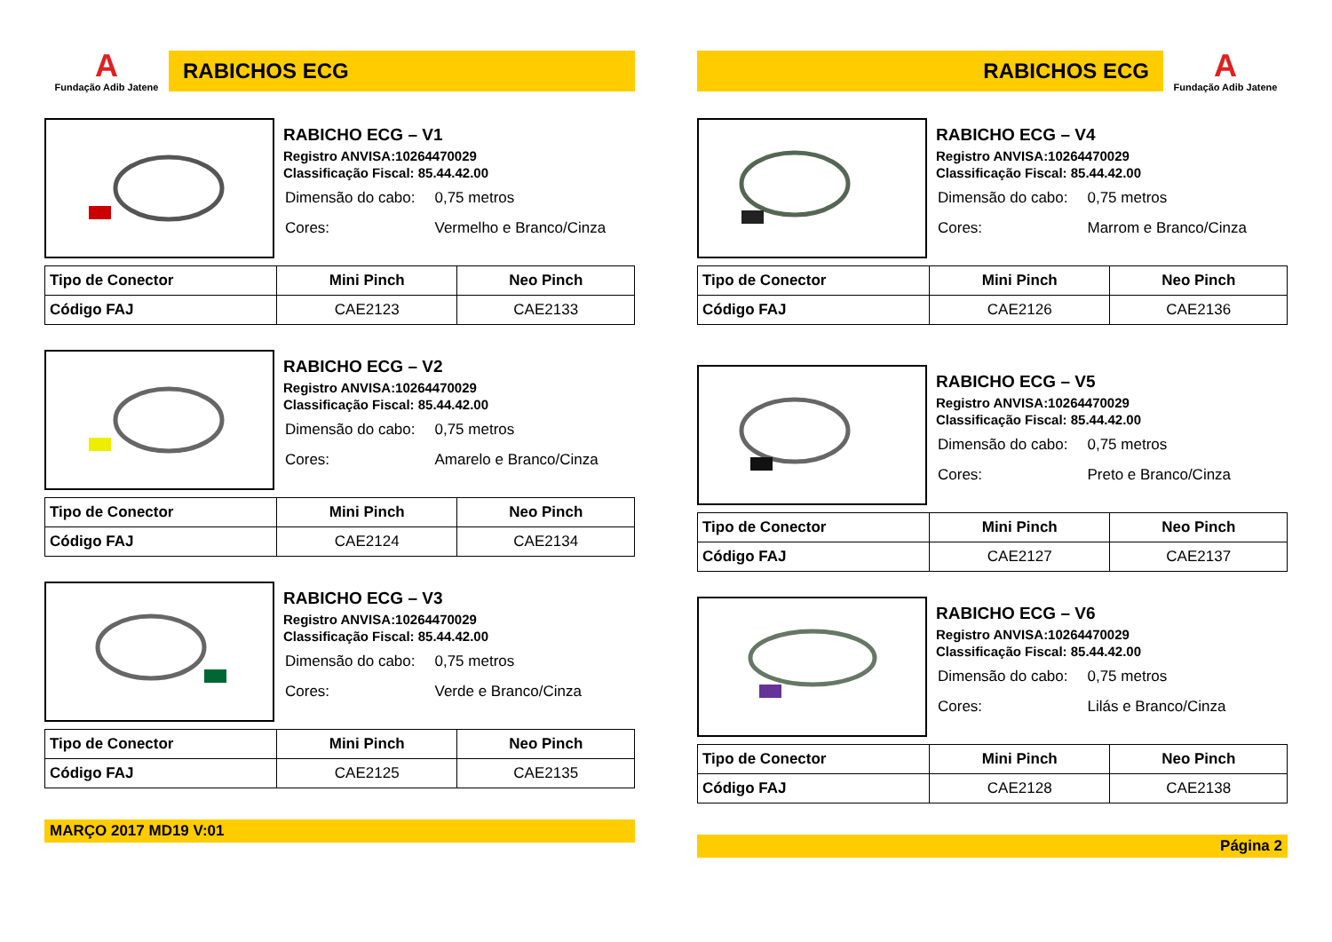A
Fundação Adib Jatene
RABICHOS ECG
RABICHO ECG – V1
Registro ANVISA:10264470029
Classificação Fiscal: 85.44.42.00
| Dimensão do cabo: | 0,75 metros |
| Cores: | Vermelho e Branco/Cinza |
| Tipo de Conector | Mini Pinch | Neo Pinch |
| --- | --- | --- |
| Código FAJ | CAE2123 | CAE2133 |
RABICHO ECG – V2
Registro ANVISA:10264470029
Classificação Fiscal: 85.44.42.00
| Dimensão do cabo: | 0,75 metros |
| Cores: | Amarelo e Branco/Cinza |
| Tipo de Conector | Mini Pinch | Neo Pinch |
| --- | --- | --- |
| Código FAJ | CAE2124 | CAE2134 |
RABICHO ECG – V3
Registro ANVISA:10264470029
Classificação Fiscal: 85.44.42.00
| Dimensão do cabo: | 0,75 metros |
| Cores: | Verde e Branco/Cinza |
| Tipo de Conector | Mini Pinch | Neo Pinch |
| --- | --- | --- |
| Código FAJ | CAE2125 | CAE2135 |
MARÇO 2017 MD19 V:01
RABICHOS ECG
A
Fundação Adib Jatene
RABICHO ECG – V4
Registro ANVISA:10264470029
Classificação Fiscal: 85.44.42.00
| Dimensão do cabo: | 0,75 metros |
| Cores: | Marrom e Branco/Cinza |
| Tipo de Conector | Mini Pinch | Neo Pinch |
| --- | --- | --- |
| Código FAJ | CAE2126 | CAE2136 |
RABICHO ECG – V5
Registro ANVISA:10264470029
Classificação Fiscal: 85.44.42.00
| Dimensão do cabo: | 0,75 metros |
| Cores: | Preto e Branco/Cinza |
| Tipo de Conector | Mini Pinch | Neo Pinch |
| --- | --- | --- |
| Código FAJ | CAE2127 | CAE2137 |
RABICHO ECG – V6
Registro ANVISA:10264470029
Classificação Fiscal: 85.44.42.00
| Dimensão do cabo: | 0,75 metros |
| Cores: | Lilás e Branco/Cinza |
| Tipo de Conector | Mini Pinch | Neo Pinch |
| --- | --- | --- |
| Código FAJ | CAE2128 | CAE2138 |
Página 2